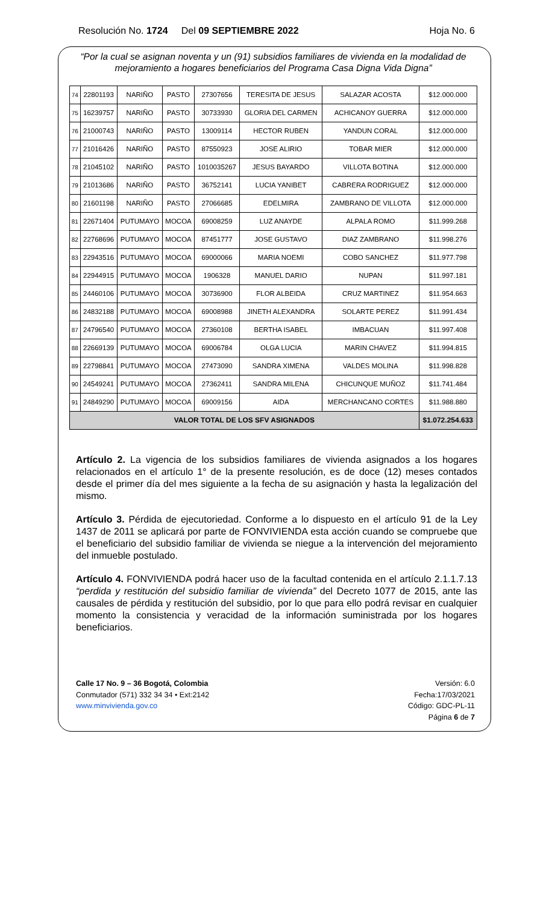Resolución No. 1724 Del 09 SEPTIEMBRE 2022 Hoja No. 6
“Por la cual se asignan noventa y un (91) subsidios familiares de vivienda en la modalidad de mejoramiento a hogares beneficiarios del Programa Casa Digna Vida Digna”
| 74 | 22801193 | NARIÑO | PASTO | 27307656 | TERESITA DE JESUS | SALAZAR ACOSTA | $12.000.000 |
| 75 | 16239757 | NARIÑO | PASTO | 30733930 | GLORIA DEL CARMEN | ACHICANOY GUERRA | $12.000.000 |
| 76 | 21000743 | NARIÑO | PASTO | 13009114 | HECTOR RUBEN | YANDUN CORAL | $12.000.000 |
| 77 | 21016426 | NARIÑO | PASTO | 87550923 | JOSE ALIRIO | TOBAR MIER | $12.000.000 |
| 78 | 21045102 | NARIÑO | PASTO | 1010035267 | JESUS BAYARDO | VILLOTA BOTINA | $12.000.000 |
| 79 | 21013686 | NARIÑO | PASTO | 36752141 | LUCIA YANIBET | CABRERA RODRIGUEZ | $12.000.000 |
| 80 | 21601198 | NARIÑO | PASTO | 27066685 | EDELMIRA | ZAMBRANO DE VILLOTA | $12.000.000 |
| 81 | 22671404 | PUTUMAYO | MOCOA | 69008259 | LUZ ANAYDE | ALPALA ROMO | $11.999.268 |
| 82 | 22768696 | PUTUMAYO | MOCOA | 87451777 | JOSE GUSTAVO | DIAZ ZAMBRANO | $11.998.276 |
| 83 | 22943516 | PUTUMAYO | MOCOA | 69000066 | MARIA NOEMI | COBO SANCHEZ | $11.977.798 |
| 84 | 22944915 | PUTUMAYO | MOCOA | 1906328 | MANUEL DARIO | NUPAN | $11.997.181 |
| 85 | 24460106 | PUTUMAYO | MOCOA | 30736900 | FLOR ALBEIDA | CRUZ MARTINEZ | $11.954.663 |
| 86 | 24832188 | PUTUMAYO | MOCOA | 69008988 | JINETH ALEXANDRA | SOLARTE PEREZ | $11.991.434 |
| 87 | 24796540 | PUTUMAYO | MOCOA | 27360108 | BERTHA ISABEL | IMBACUAN | $11.997.408 |
| 88 | 22669139 | PUTUMAYO | MOCOA | 69006784 | OLGA LUCIA | MARIN CHAVEZ | $11.994.815 |
| 89 | 22798841 | PUTUMAYO | MOCOA | 27473090 | SANDRA XIMENA | VALDES MOLINA | $11.998.828 |
| 90 | 24549241 | PUTUMAYO | MOCOA | 27362411 | SANDRA MILENA | CHICUNQUE MUÑOZ | $11.741.484 |
| 91 | 24849290 | PUTUMAYO | MOCOA | 69009156 | AIDA | MERCHANCANO CORTES | $11.988.880 |
| VALOR TOTAL DE LOS SFV ASIGNADOS | | | | | | | $1.072.254.633 |
Artículo 2. La vigencia de los subsidios familiares de vivienda asignados a los hogares relacionados en el artículo 1° de la presente resolución, es de doce (12) meses contados desde el primer día del mes siguiente a la fecha de su asignación y hasta la legalización del mismo.
Artículo 3. Pérdida de ejecutoriedad. Conforme a lo dispuesto en el artículo 91 de la Ley 1437 de 2011 se aplicará por parte de FONVIVIENDA esta acción cuando se compruebe que el beneficiario del subsidio familiar de vivienda se niegue a la intervención del mejoramiento del inmueble postulado.
Artículo 4. FONVIVIENDA podrá hacer uso de la facultad contenida en el artículo 2.1.1.7.13 “perdida y restitución del subsidio familiar de vivienda” del Decreto 1077 de 2015, ante las causales de pérdida y restitución del subsidio, por lo que para ello podrá revisar en cualquier momento la consistencia y veracidad de la información suministrada por los hogares beneficiarios.
Calle 17 No. 9 – 36 Bogotá, Colombia
Conmutador (571) 332 34 34 • Ext:2142
www.minvivienda.gov.co
Versión: 6.0
Fecha:17/03/2021
Código: GDC-PL-11
Página 6 de 7